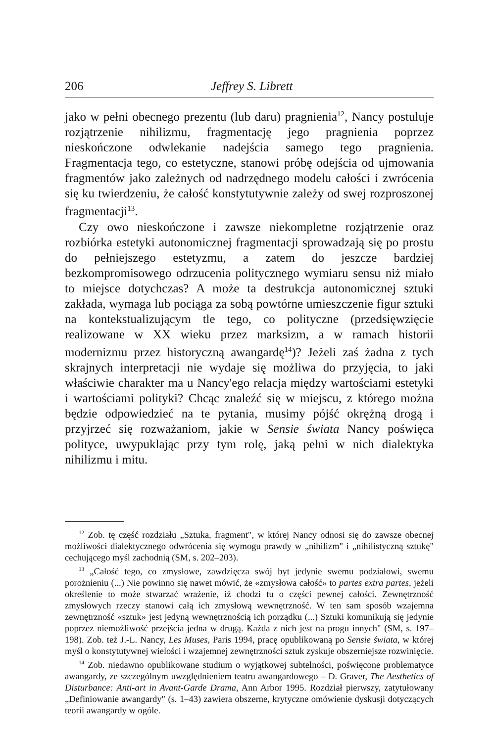206 Jeffrey S. Librett
jako w pełni obecnego prezentu (lub daru) pragnienia<sup>12</sup>, Nancy postuluje rozjątrzenie nihilizmu, fragmentację jego pragnienia poprzez nieskończone odwlekanie nadejścia samego tego pragnienia. Fragmentacja tego, co estetyczne, stanowi próbę odejścia od ujmowania fragmentów jako zależnych od nadrzędnego modelu całości i zwrócenia się ku twierdzeniu, że całość konstytutywnie zależy od swej rozproszonej fragmentacji<sup>13</sup>.
Czy owo nieskończone i zawsze niekompletne rozjątrzenie oraz rozbiórka estetyki autonomicznej fragmentacji sprowadzają się po prostu do pełniejszego estetyzmu, a zatem do jeszcze bardziej bezkompromisowego odrzucenia politycznego wymiaru sensu niż miało to miejsce dotychczas? A może ta destrukcja autonomicznej sztuki zakłada, wymaga lub pociąga za sobą powtórne umieszczenie figur sztuki na kontekstualizującym tle tego, co polityczne (przedsięwzięcie realizowane w XX wieku przez marksizm, a w ramach historii modernizmu przez historyczną awangardę<sup>14</sup>)? Jeżeli zaś żadna z tych skrajnych interpretacji nie wydaje się możliwa do przyjęcia, to jaki właściwie charakter ma u Nancy'ego relacja między wartościami estetyki i wartościami polityki? Chcąc znaleźć się w miejscu, z którego można będzie odpowiedzieć na te pytania, musimy pójść okrężną drogą i przyjrzeć się rozważaniom, jakie w Sensie świata Nancy poświęca polityce, uwypuklając przy tym rolę, jaką pełni w nich dialektyka nihilizmu i mitu.
<sup>12</sup> Zob. tę część rozdziału „Sztuka, fragment", w której Nancy odnosi się do zawsze obecnej możliwości dialektycznego odwrócenia się wymogu prawdy w „nihilizm" i „nihilistyczną sztukę" cechującego myśl zachodnią (SM, s. 202–203).
<sup>13</sup> „Całość tego, co zmysłowe, zawdzięcza swój byt jedynie swemu podziałowi, swemu porożnieniu (...) Nie powinno się nawet mówić, że «zmysłowa całość» to partes extra partes, jeżeli określenie to może stwarzać wrażenie, iż chodzi tu o części pewnej całości. Zewnętrzność zmysłowych rzeczy stanowi całą ich zmysłową wewnętrzność. W ten sam sposób wzajemna zewnętrzność «sztuk» jest jedyną wewnętrznością ich porządku (...) Sztuki komunikują się jedynie poprzez niemożliwość przejścia jedna w drugą. Każda z nich jest na progu innych" (SM, s. 197–198). Zob. też J.-L. Nancy, Les Muses, Paris 1994, pracę opublikowaną po Sensie świata, w której myśl o konstytutywnej wielości i wzajemnej zewnętrzności sztuk zyskuje obszerniejsze rozwinięcie.
<sup>14</sup> Zob. niedawno opublikowane studium o wyjątkowej subtelności, poświęcone problematyce awangardy, ze szczególnym uwzględnieniem teatru awangardowego – D. Graver, The Aesthetics of Disturbance: Anti-art in Avant-Garde Drama, Ann Arbor 1995. Rozdział pierwszy, zatytułowany „Definiowanie awangardy" (s. 1–43) zawiera obszerne, krytyczne omówienie dyskusji dotyczących teorii awangardy w ogóle.